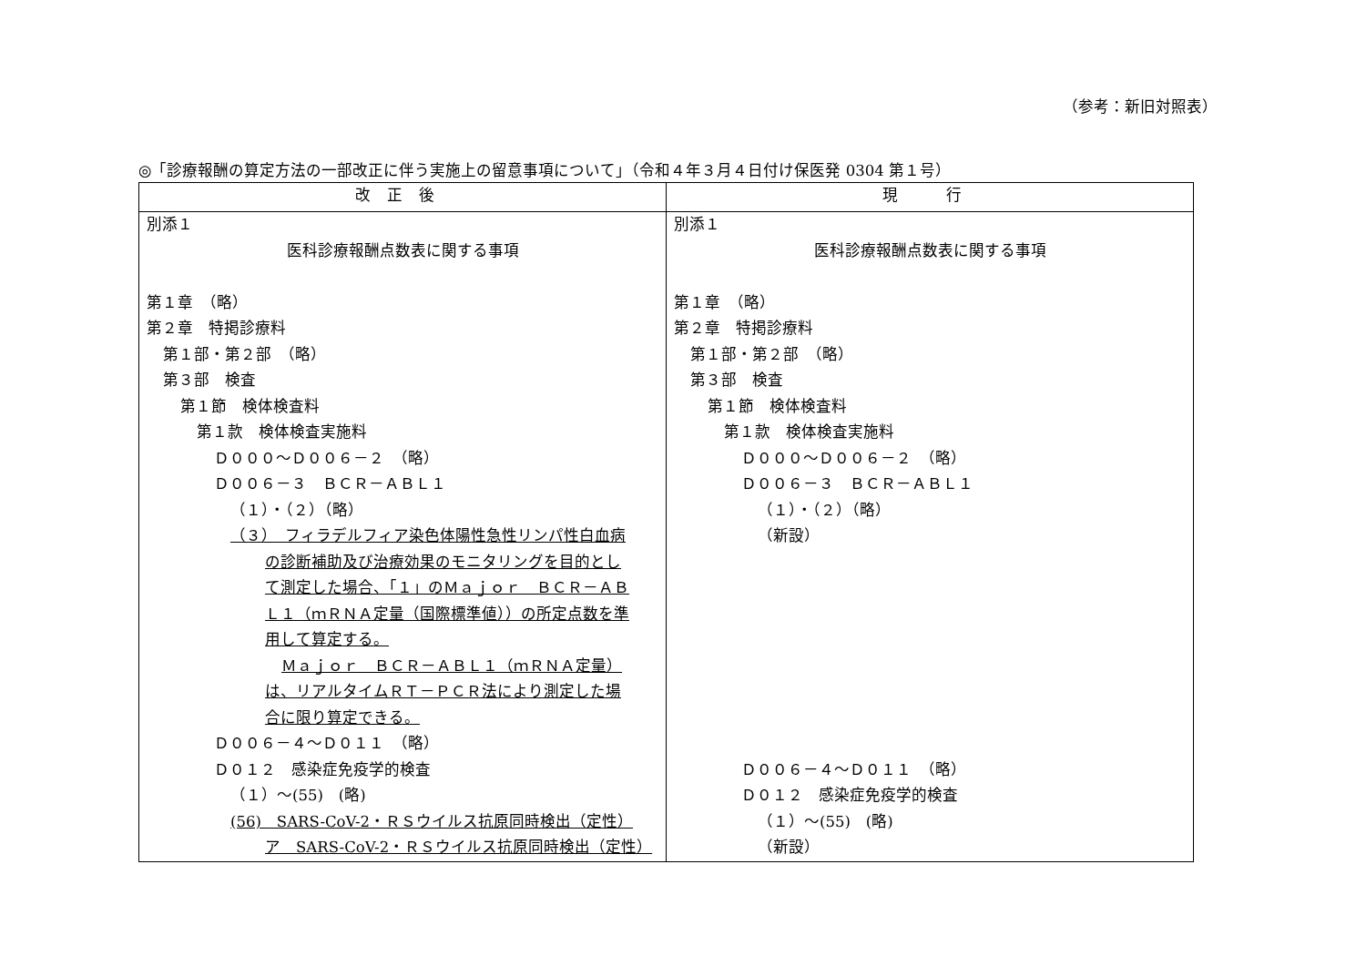（参考：新旧対照表）
◎「診療報酬の算定方法の一部改正に伴う実施上の留意事項について」（令和４年３月４日付け保医発 0304 第１号）
| 改正後 | 現 行 |
| --- | --- |
| 別添１ 医科診療報酬点数表に関する事項 第１章 （略） 第２章 特掲診療料 第１部・第２部 （略） 第３部 検査 第１節 検体検査料 第１款 検体検査実施料 Ｄ０００～Ｄ００６－２ （略） Ｄ００６－３ ＢＣＲ－ＡＢＬ１ （１）・（２）（略） （３） フィラデルフィア染色体陽性急性リンパ性白血病 の診断補助及び治療効果のモニタリングを目的とし て測定した場合、「１」のＭａｊｏｒ ＢＣＲ－ＡＢ Ｌ１（ｍＲＮＡ定量（国際標準値））の所定点数を準 用して算定する。 Ｍａｊｏｒ ＢＣＲ－ＡＢＬ１（ｍＲＮＡ定量） は、リアルタイムＲＴ－ＰＣＲ法により測定した場 合に限り算定できる。 Ｄ００６－４～Ｄ０１１ （略） Ｄ０１２ 感染症免疫学的検査 （１）～(55) (略) (56) SARS-CoV-2・ＲＳウイルス抗原同時検出（定性） ア SARS-CoV-2・ＲＳウイルス抗原同時検出（定性） | 別添１ 医科診療報酬点数表に関する事項 第１章 （略） 第２章 特掲診療料 第１部・第２部 （略） 第３部 検査 第１節 検体検査料 第１款 検体検査実施料 Ｄ０００～Ｄ００６－２ （略） Ｄ００６－３ ＢＣＲ－ＡＢＬ１ （１）・（２）（略） （新設） Ｄ００６－４～Ｄ０１１ （略） Ｄ０１２ 感染症免疫学的検査 （１）～(55) (略) （新設） |